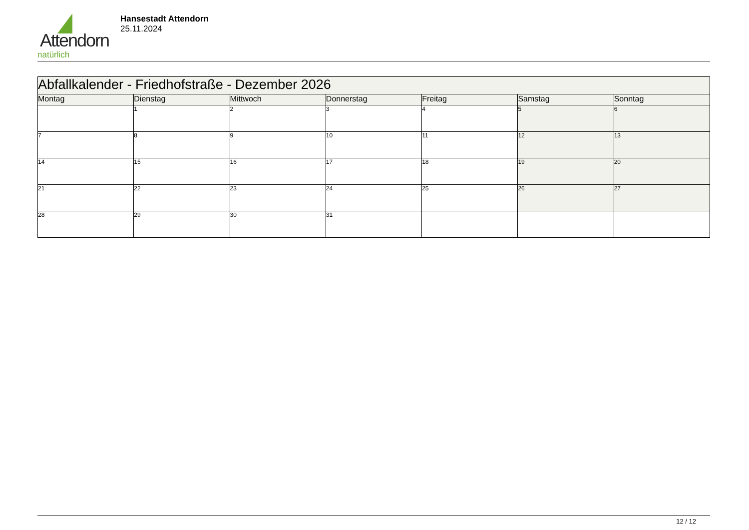Attendorn
natürlich
Hansestadt Attendorn
25.11.2024
| Abfallkalender - Friedhofstraße - Dezember 2026 | | | | | | |
| Montag | Dienstag | Mittwoch | Donnerstag | Freitag | Samstag | Sonntag |
| | 1 | 2 | 3 | 4 | 5 | 6 |
| 7 | 8 | 9 | 10 | 11 | 12 | 13 |
| 14 | 15 | 16 | 17 | 18 | 19 | 20 |
| 21 | 22 | 23 | 24 | 25 | 26 | 27 |
| 28 | 29 | 30 | 31 | | | |
12 / 12